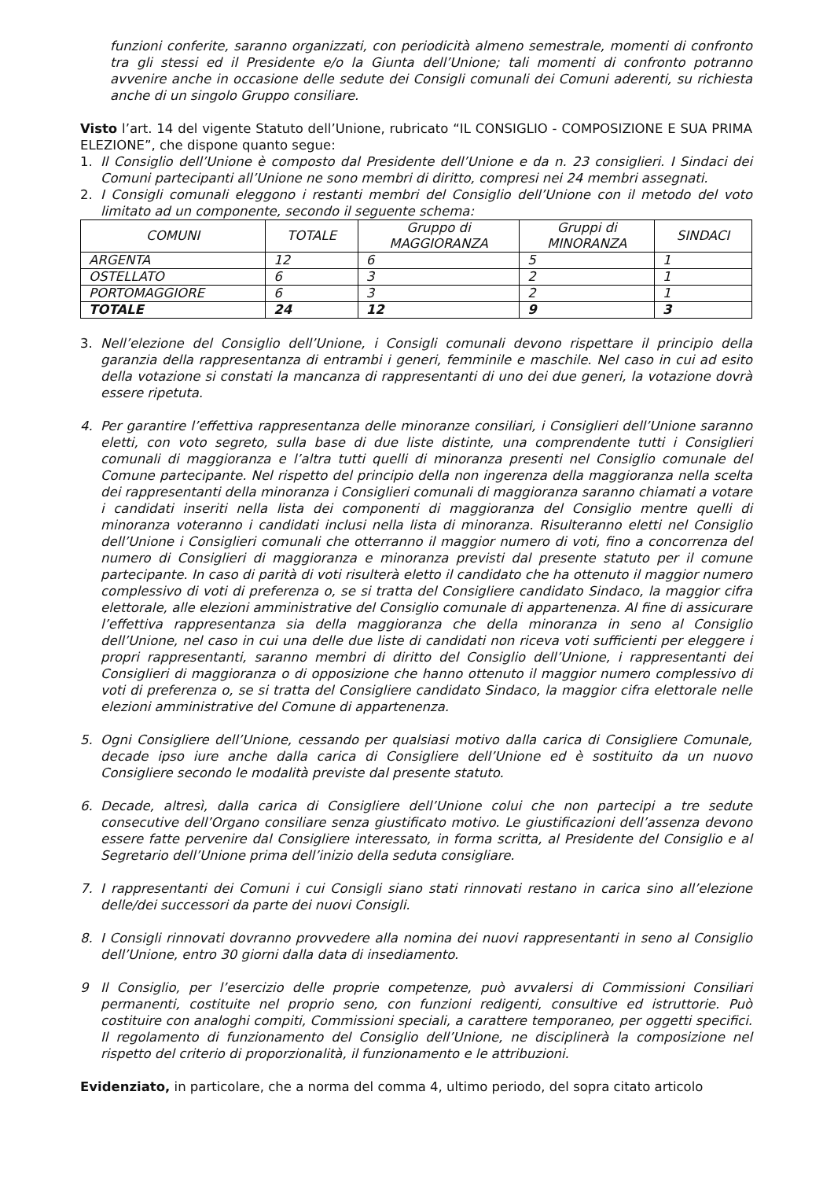funzioni conferite, saranno organizzati, con periodicità almeno semestrale, momenti di confronto tra gli stessi ed il Presidente e/o la Giunta dell’Unione; tali momenti di confronto potranno avvenire anche in occasione delle sedute dei Consigli comunali dei Comuni aderenti, su richiesta anche di un singolo Gruppo consiliare.
Visto l’art. 14 del vigente Statuto dell’Unione, rubricato “IL CONSIGLIO - COMPOSIZIONE E SUA PRIMA ELEZIONE”, che dispone quanto segue:
1. Il Consiglio dell’Unione è composto dal Presidente dell’Unione e da n. 23 consiglieri. I Sindaci dei Comuni partecipanti all’Unione ne sono membri di diritto, compresi nei 24 membri assegnati.
2. I Consigli comunali eleggono i restanti membri del Consiglio dell’Unione con il metodo del voto limitato ad un componente, secondo il seguente schema:
| COMUNI | TOTALE | Gruppo di MAGGIORANZA | Gruppi di MINORANZA | SINDACI |
| ARGENTA | 12 | 6 | 5 | 1 |
| OSTELLATO | 6 | 3 | 2 | 1 |
| PORTOMAGGIORE | 6 | 3 | 2 | 1 |
| TOTALE | 24 | 12 | 9 | 3 |
3. Nell’elezione del Consiglio dell’Unione, i Consigli comunali devono rispettare il principio della garanzia della rappresentanza di entrambi i generi, femminile e maschile. Nel caso in cui ad esito della votazione si constati la mancanza di rappresentanti di uno dei due generi, la votazione dovrà essere ripetuta.
4. Per garantire l’effettiva rappresentanza delle minoranze consiliari, i Consiglieri dell’Unione saranno eletti, con voto segreto, sulla base di due liste distinte, una comprendente tutti i Consiglieri comunali di maggioranza e l’altra tutti quelli di minoranza presenti nel Consiglio comunale del Comune partecipante. Nel rispetto del principio della non ingerenza della maggioranza nella scelta dei rappresentanti della minoranza i Consiglieri comunali di maggioranza saranno chiamati a votare i candidati inseriti nella lista dei componenti di maggioranza del Consiglio mentre quelli di minoranza voteranno i candidati inclusi nella lista di minoranza. Risulteranno eletti nel Consiglio dell’Unione i Consiglieri comunali che otterranno il maggior numero di voti, fino a concorrenza del numero di Consiglieri di maggioranza e minoranza previsti dal presente statuto per il comune partecipante. In caso di parità di voti risulterà eletto il candidato che ha ottenuto il maggior numero complessivo di voti di preferenza o, se si tratta del Consigliere candidato Sindaco, la maggior cifra elettorale, alle elezioni amministrative del Consiglio comunale di appartenenza. Al fine di assicurare l’effettiva rappresentanza sia della maggioranza che della minoranza in seno al Consiglio dell’Unione, nel caso in cui una delle due liste di candidati non riceva voti sufficienti per eleggere i propri rappresentanti, saranno membri di diritto del Consiglio dell’Unione, i rappresentanti dei Consiglieri di maggioranza o di opposizione che hanno ottenuto il maggior numero complessivo di voti di preferenza o, se si tratta del Consigliere candidato Sindaco, la maggior cifra elettorale nelle elezioni amministrative del Comune di appartenenza.
5. Ogni Consigliere dell’Unione, cessando per qualsiasi motivo dalla carica di Consigliere Comunale, decade ipso iure anche dalla carica di Consigliere dell’Unione ed è sostituito da un nuovo Consigliere secondo le modalità previste dal presente statuto.
6. Decade, altresì, dalla carica di Consigliere dell’Unione colui che non partecipi a tre sedute consecutive dell’Organo consiliare senza giustificato motivo. Le giustificazioni dell’assenza devono essere fatte pervenire dal Consigliere interessato, in forma scritta, al Presidente del Consiglio e al Segretario dell’Unione prima dell’inizio della seduta consigliare.
7. I rappresentanti dei Comuni i cui Consigli siano stati rinnovati restano in carica sino all’elezione delle/dei successori da parte dei nuovi Consigli.
8. I Consigli rinnovati dovranno provvedere alla nomina dei nuovi rappresentanti in seno al Consiglio dell’Unione, entro 30 giorni dalla data di insediamento.
9 Il Consiglio, per l’esercizio delle proprie competenze, può avvalersi di Commissioni Consiliari permanenti, costituite nel proprio seno, con funzioni redigenti, consultive ed istruttorie. Può costituire con analoghi compiti, Commissioni speciali, a carattere temporaneo, per oggetti specifici. Il regolamento di funzionamento del Consiglio dell’Unione, ne disciplinerà la composizione nel rispetto del criterio di proporzionalità, il funzionamento e le attribuzioni.
Evidenziato, in particolare, che a norma del comma 4, ultimo periodo, del sopra citato articolo